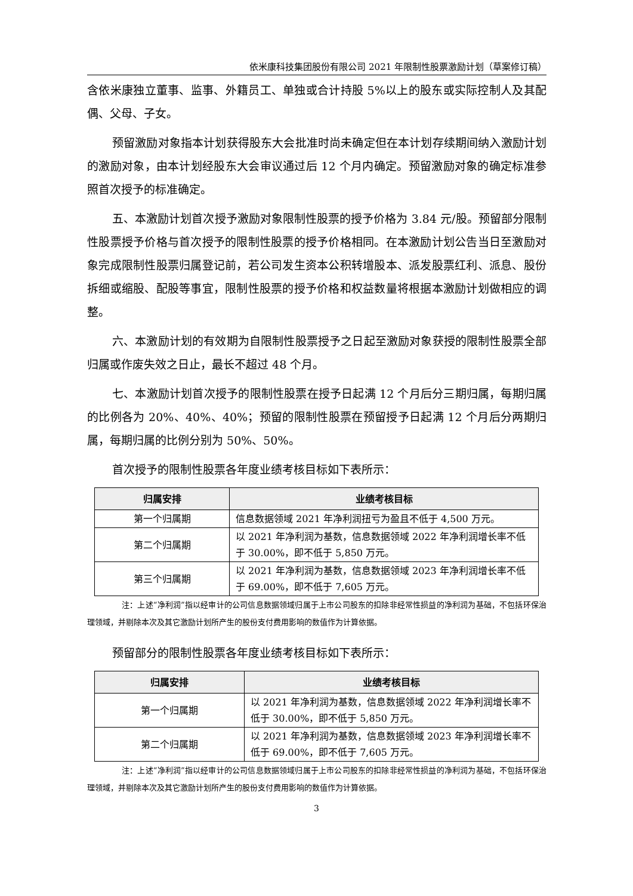依米康科技集团股份有限公司 2021 年限制性股票激励计划（草案修订稿）
含依米康独立董事、监事、外籍员工、单独或合计持股 5%以上的股东或实际控制人及其配偶、父母、子女。
预留激励对象指本计划获得股东大会批准时尚未确定但在本计划存续期间纳入激励计划的激励对象，由本计划经股东大会审议通过后 12 个月内确定。预留激励对象的确定标准参照首次授予的标准确定。
五、本激励计划首次授予激励对象限制性股票的授予价格为 3.84 元/股。预留部分限制性股票授予价格与首次授予的限制性股票的授予价格相同。在本激励计划公告当日至激励对象完成限制性股票归属登记前，若公司发生资本公积转增股本、派发股票红利、派息、股份拆细或缩股、配股等事宜，限制性股票的授予价格和权益数量将根据本激励计划做相应的调整。
六、本激励计划的有效期为自限制性股票授予之日起至激励对象获授的限制性股票全部归属或作废失效之日止，最长不超过 48 个月。
七、本激励计划首次授予的限制性股票在授予日起满 12 个月后分三期归属，每期归属的比例各为 20%、40%、40%；预留的限制性股票在预留授予日起满 12 个月后分两期归属，每期归属的比例分别为 50%、50%。
首次授予的限制性股票各年度业绩考核目标如下表所示：
| 归属安排 | 业绩考核目标 |
| --- | --- |
| 第一个归属期 | 信息数据领域 2021 年净利润扭亏为盈且不低于 4,500 万元。 |
| 第二个归属期 | 以 2021 年净利润为基数，信息数据领域 2022 年净利润增长率不低于 30.00%，即不低于 5,850 万元。 |
| 第三个归属期 | 以 2021 年净利润为基数，信息数据领域 2023 年净利润增长率不低于 69.00%，即不低于 7,605 万元。 |
注：上述“净利润”指以经审计的公司信息数据领域归属于上市公司股东的扣除非经常性损益的净利润为基础，不包括环保治理领域，并剔除本次及其它激励计划所产生的股份支付费用影响的数值作为计算依据。
预留部分的限制性股票各年度业绩考核目标如下表所示：
| 归属安排 | 业绩考核目标 |
| --- | --- |
| 第一个归属期 | 以 2021 年净利润为基数，信息数据领域 2022 年净利润增长率不低于 30.00%，即不低于 5,850 万元。 |
| 第二个归属期 | 以 2021 年净利润为基数，信息数据领域 2023 年净利润增长率不低于 69.00%，即不低于 7,605 万元。 |
注：上述“净利润”指以经审计的公司信息数据领域归属于上市公司股东的扣除非经常性损益的净利润为基础，不包括环保治理领域，并剔除本次及其它激励计划所产生的股份支付费用影响的数值作为计算依据。
3